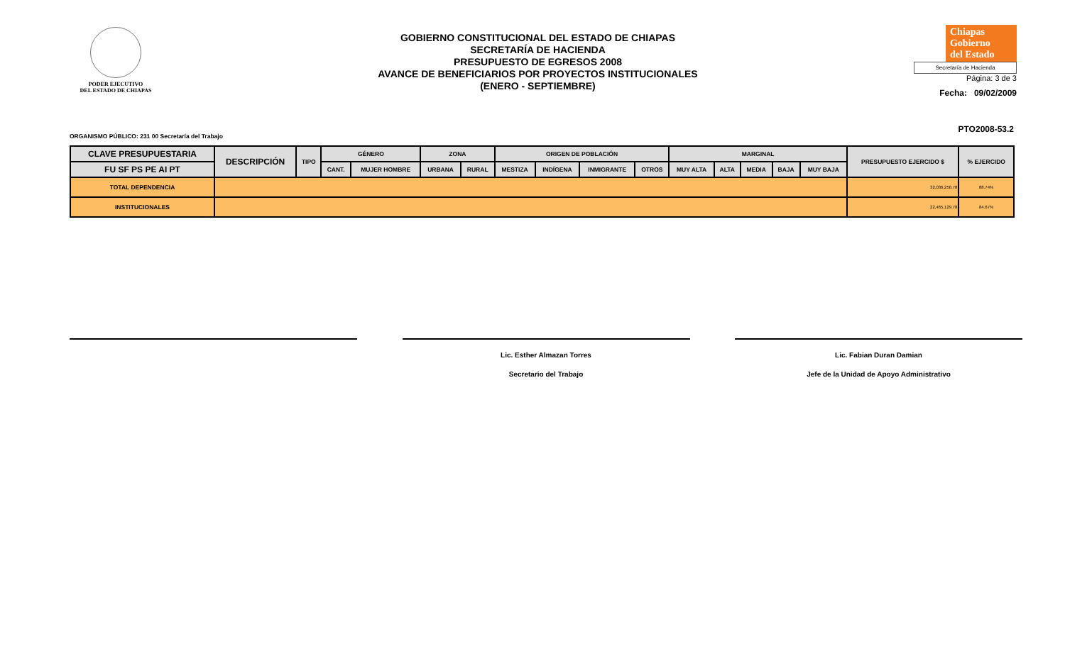PODER EJECUTIVO
DEL ESTADO DE CHIAPAS
GOBIERNO CONSTITUCIONAL DEL ESTADO DE CHIAPAS
SECRETARÍA DE HACIENDA
PRESUPUESTO DE EGRESOS 2008
AVANCE DE BENEFICIARIOS POR PROYECTOS INSTITUCIONALES
(ENERO - SEPTIEMBRE)
Chiapas
Gobierno
del Estado
Secretaría de Hacienda
Página: 3 de 3
Fecha: 09/02/2009
ORGANISMO PÚBLICO: 231 00 Secretaría del Trabajo PTO2008-53.2
| CLAVE PRESUPUESTARIA | DESCRIPCIÓN | TIPO | GÉNERO | | ZONA | | ORIGEN DE POBLACIÓN | | | | MARGINAL | | | | | PRESUPUESTO EJERCIDO $ | % EJERCIDO |
| --- | --- | --- | --- | --- | --- | --- | --- | --- | --- | --- | --- | --- | --- | --- | --- | --- | --- |
| FU SF PS PE AI PT | | | CANT. | MUJER HOMBRE | URBANA | RURAL | MESTIZA | INDÍGENA | INMIGRANTE | OTROS | MUY ALTA | ALTA | MEDIA | BAJA | MUY BAJA | | |
| TOTAL DEPENDENCIA | | | | | | | | | | | | | | | | 32,036,250.78 | 88.74% |
| INSTITUCIONALES | | | | | | | | | | | | | | | | 22,465,129.78 | 84.67% |
Lic. Esther Almazan Torres
Secretario del Trabajo
Lic. Fabian Duran Damian
Jefe de la Unidad de Apoyo Administrativo